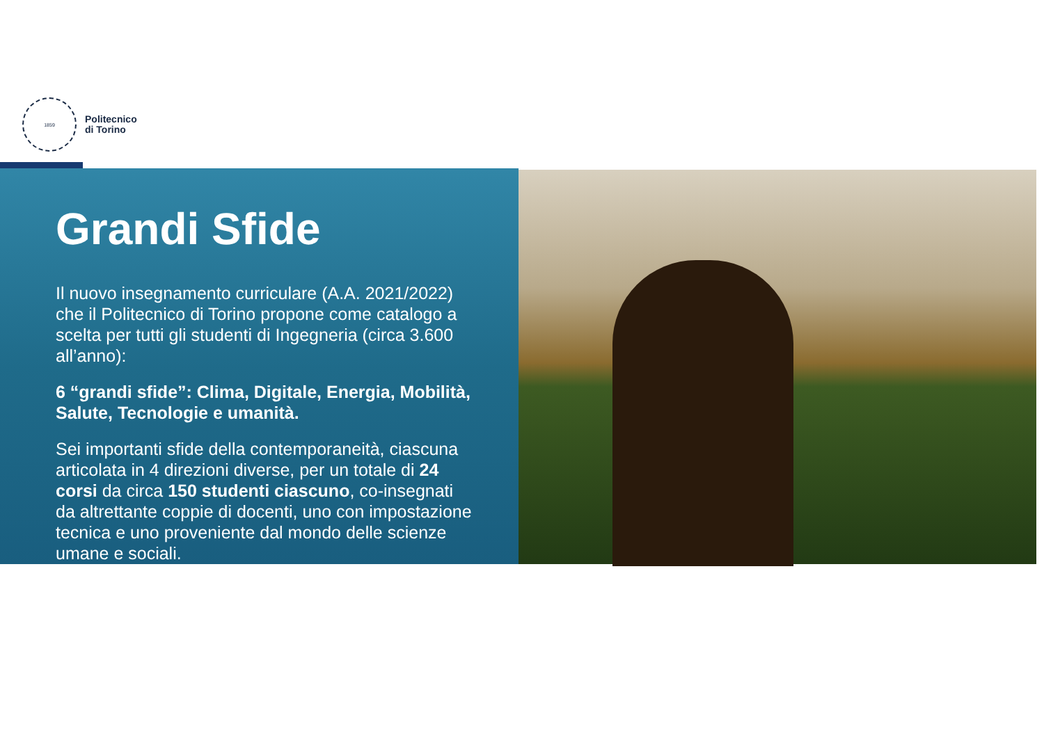1859
Politecnico
di Torino
Grandi Sfide
Il nuovo insegnamento curriculare (A.A. 2021/2022) che il Politecnico di Torino propone come catalogo a scelta per tutti gli studenti di Ingegneria (circa 3.600 all’anno):
6 “grandi sfide”: Clima, Digitale, Energia, Mobilità, Salute, Tecnologie e umanità.
Sei importanti sfide della contemporaneità, ciascuna articolata in 4 direzioni diverse, per un totale di 24 corsi da circa 150 studenti ciascuno, co-insegnati da altrettante coppie di docenti, uno con impostazione tecnica e uno proveniente dal mondo delle scienze umane e sociali.